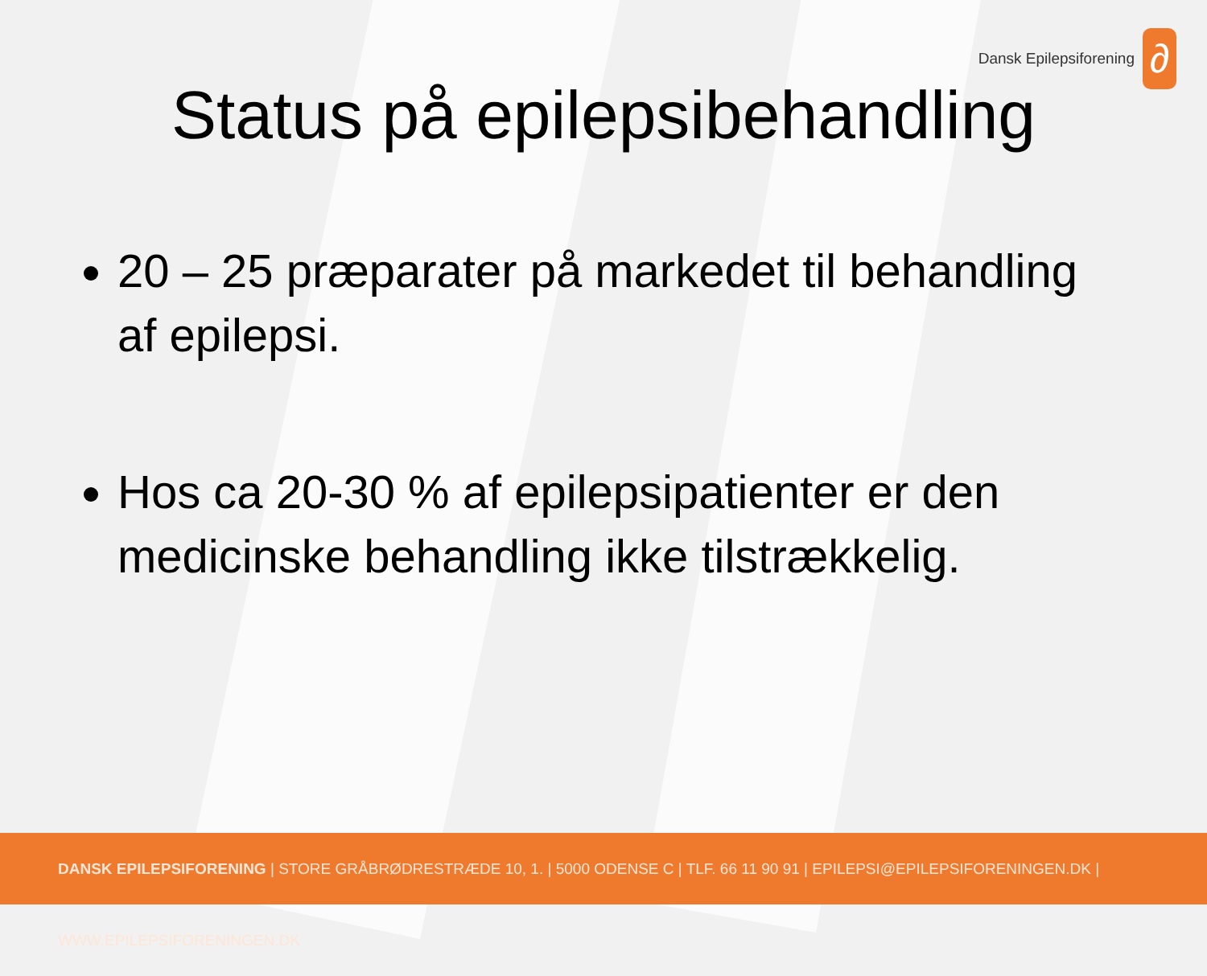Dansk Epilepsiforening
∂
Status på epilepsibehandling
20 – 25 præparater på markedet til behandling af epilepsi.
Hos ca 20-30 % af epilepsipatienter er den medicinske behandling ikke tilstrækkelig.
DANSK EPILEPSIFORENING | STORE GRÅBRØDRESTRÆDE 10, 1. | 5000 ODENSE C | TLF. 66 11 90 91 | EPILEPSI@EPILEPSIFORENINGEN.DK | WWW.EPILEPSIFORENINGEN.DK